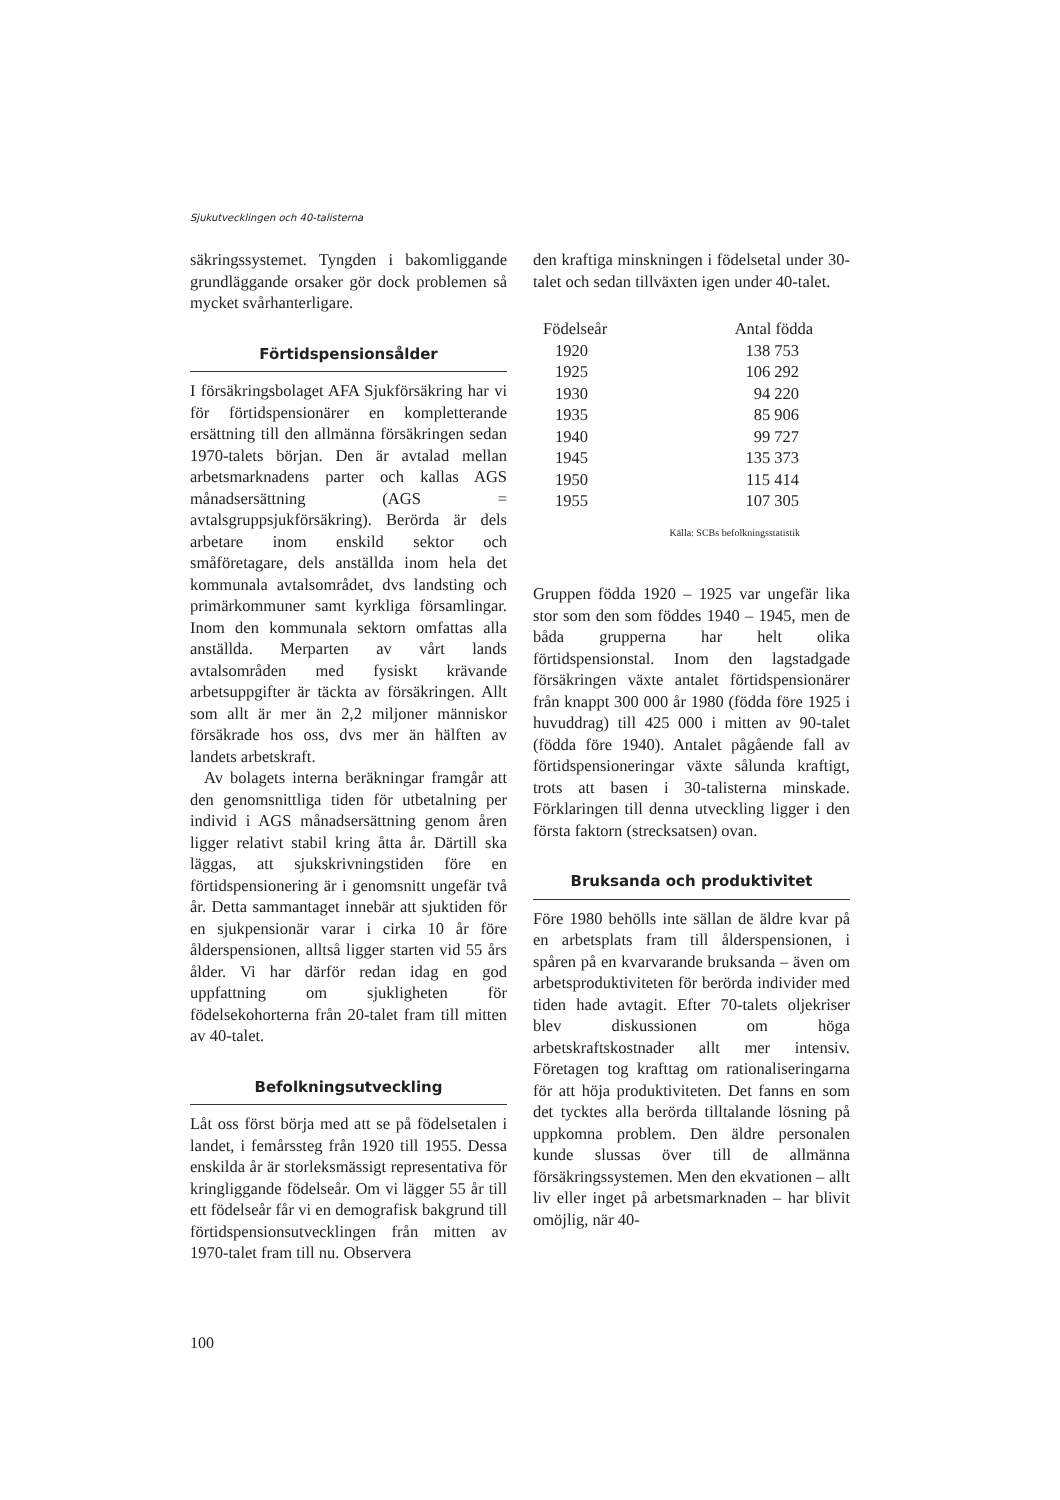Sjukutvecklingen och 40-talisterna
säkringssystemet. Tyngden i bakomliggande grundläggande orsaker gör dock problemen så mycket svårhanterligare.
Förtidspensionsålder
I försäkringsbolaget AFA Sjukförsäkring har vi för förtidspensionärer en kompletterande ersättning till den allmänna försäkringen sedan 1970-talets början. Den är avtalad mellan arbetsmarknadens parter och kallas AGS månadsersättning (AGS = avtalsgruppsjukförsäkring). Berörda är dels arbetare inom enskild sektor och småföretagare, dels anställda inom hela det kommunala avtalsområdet, dvs landsting och primärkommuner samt kyrkliga församlingar. Inom den kommunala sektorn omfattas alla anställda. Merparten av vårt lands avtalsområden med fysiskt krävande arbetsuppgifter är täckta av försäkringen. Allt som allt är mer än 2,2 miljoner människor försäkrade hos oss, dvs mer än hälften av landets arbetskraft.
Av bolagets interna beräkningar framgår att den genomsnittliga tiden för utbetalning per individ i AGS månadsersättning genom åren ligger relativt stabil kring åtta år. Därtill ska läggas, att sjukskrivningstiden före en förtidspensionering är i genomsnitt ungefär två år. Detta sammantaget innebär att sjuktiden för en sjukpensionär varar i cirka 10 år före ålderspensionen, alltså ligger starten vid 55 års ålder. Vi har därför redan idag en god uppfattning om sjukligheten för födelsekohorterna från 20-talet fram till mitten av 40-talet.
Befolkningsutveckling
Låt oss först börja med att se på födelsetalen i landet, i femårssteg från 1920 till 1955. Dessa enskilda år är storleksmässigt representativa för kringliggande födelseår. Om vi lägger 55 år till ett födelseår får vi en demografisk bakgrund till förtidspensionsutvecklingen från mitten av 1970-talet fram till nu. Observera
den kraftiga minskningen i födelsetal under 30-talet och sedan tillväxten igen under 40-talet.
| Födelseår | Antal födda |
| --- | --- |
| 1920 | 138 753 |
| 1925 | 106 292 |
| 1930 | 94 220 |
| 1935 | 85 906 |
| 1940 | 99 727 |
| 1945 | 135 373 |
| 1950 | 115 414 |
| 1955 | 107 305 |
Källa: SCBs befolkningsstatistik
Gruppen födda 1920 – 1925 var ungefär lika stor som den som föddes 1940 – 1945, men de båda grupperna har helt olika förtidspensionstal. Inom den lagstadgade försäkringen växte antalet förtidspensionärer från knappt 300 000 år 1980 (födda före 1925 i huvuddrag) till 425 000 i mitten av 90-talet (födda före 1940). Antalet pågående fall av förtidspensioneringar växte sålunda kraftigt, trots att basen i 30-talisterna minskade. Förklaringen till denna utveckling ligger i den första faktorn (strecksatsen) ovan.
Bruksanda och produktivitet
Före 1980 behölls inte sällan de äldre kvar på en arbetsplats fram till ålderspensionen, i spåren på en kvarvarande bruksanda – även om arbetsproduktiviteten för berörda individer med tiden hade avtagit. Efter 70-talets oljekriser blev diskussionen om höga arbetskraftskostnader allt mer intensiv. Företagen tog krafttag om rationaliseringarna för att höja produktiviteten. Det fanns en som det tycktes alla berörda tilltalande lösning på uppkomna problem. Den äldre personalen kunde slussas över till de allmänna försäkringssystemen. Men den ekvationen – allt liv eller inget på arbetsmarknaden – har blivit omöjlig, när 40-
100